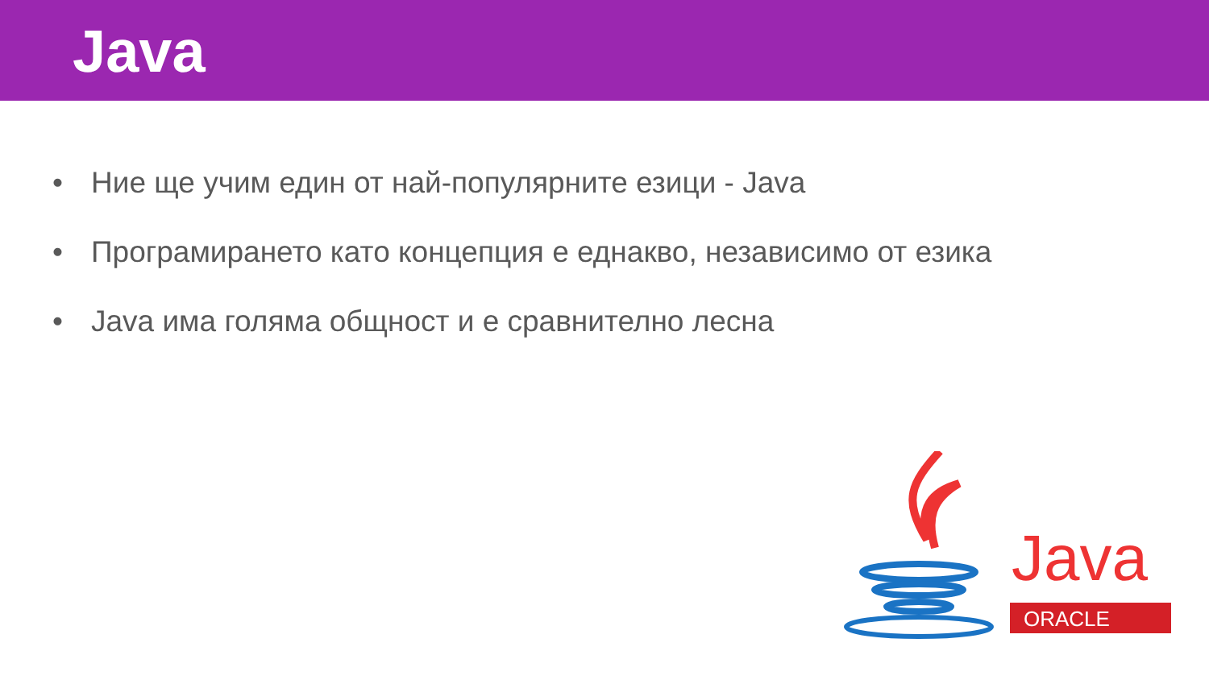Java
• Ние ще учим един от най-популярните езици - Java
• Програмирането като концепция е еднакво, независимо от езика
• Java има голяма общност и е сравнително лесна
Java
ORACLE